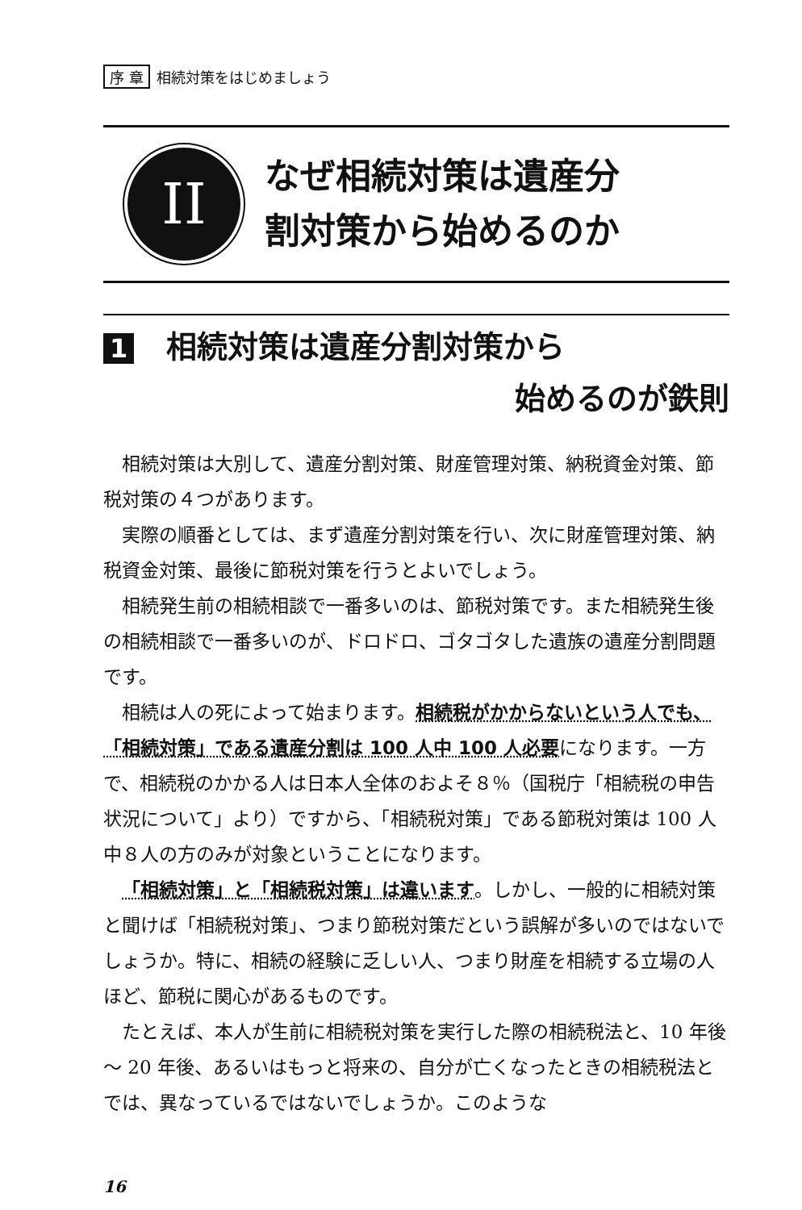序 章 相続対策をはじめましょう
II
なぜ相続対策は遺産分
割対策から始めるのか
1 相続対策は遺産分割対策から
始めるのが鉄則
相続対策は大別して、遺産分割対策、財産管理対策、納税資金対策、節税対策の４つがあります。
実際の順番としては、まず遺産分割対策を行い、次に財産管理対策、納税資金対策、最後に節税対策を行うとよいでしょう。
相続発生前の相続相談で一番多いのは、節税対策です。また相続発生後の相続相談で一番多いのが、ドロドロ、ゴタゴタした遺族の遺産分割問題です。
相続は人の死によって始まります。相続税がかからないという人でも、「相続対策」である遺産分割は 100 人中 100 人必要になります。一方で、相続税のかかる人は日本人全体のおよそ８％（国税庁「相続税の申告状況について」より）ですから、「相続税対策」である節税対策は 100 人中８人の方のみが対象ということになります。
「相続対策」と「相続税対策」は違います。しかし、一般的に相続対策と聞けば「相続税対策」、つまり節税対策だという誤解が多いのではないでしょうか。特に、相続の経験に乏しい人、つまり財産を相続する立場の人ほど、節税に関心があるものです。
たとえば、本人が生前に相続税対策を実行した際の相続税法と、10 年後～ 20 年後、あるいはもっと将来の、自分が亡くなったときの相続税法とでは、異なっているではないでしょうか。このような
16